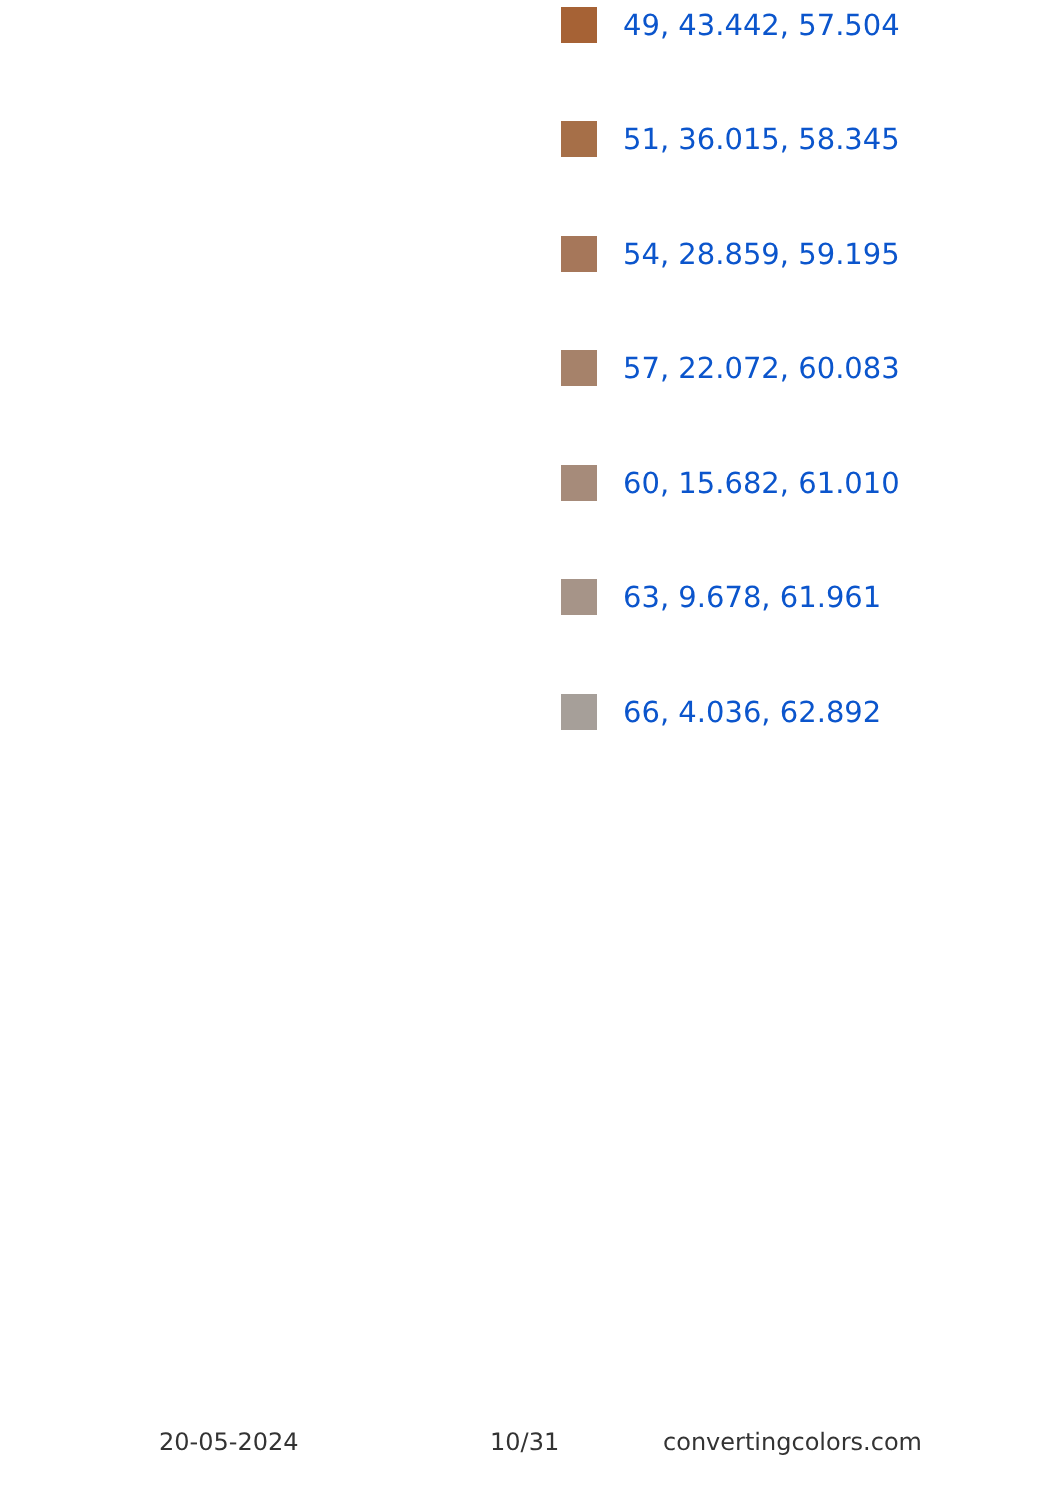49, 43.442, 57.504
51, 36.015, 58.345
54, 28.859, 59.195
57, 22.072, 60.083
60, 15.682, 61.010
63, 9.678, 61.961
66, 4.036, 62.892
20-05-2024 10/31 convertingcolors.com